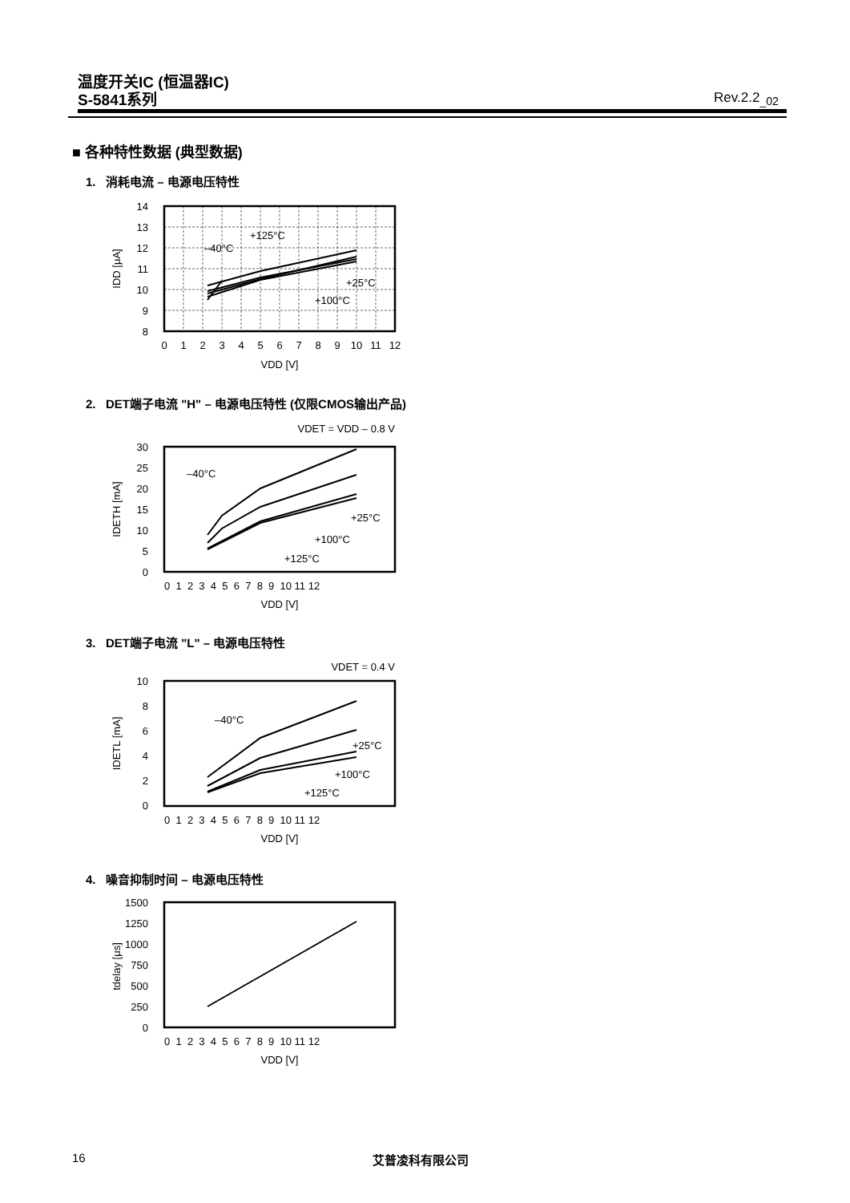温度开关IC (恒温器IC)
S-5841系列
Rev.2.2<sub>_02</sub>
■ 各种特性数据 (典型数据)
1. 消耗电流 – 电源电压特性
14
13
12
11
10
9
8
0
1
2
3
4
5
6
7
8
9
10
11
12
VDD [V]
IDD [μA]
+125°C
–40°C
+25°C
+100°C
2. DET端子电流 "H" – 电源电压特性 (仅限CMOS输出产品)
VDET = VDD – 0.8 V
30
25
20
15
10
5
0
0 1 2 3 4 5 6 7 8 9 10 11 12
VDD [V]
IDETH [mA]
–40°C
+25°C
+100°C
+125°C
3. DET端子电流 "L" – 电源电压特性
VDET = 0.4 V
10
8
6
4
2
0
0 1 2 3 4 5 6 7 8 9 10 11 12
VDD [V]
IDETL [mA]
–40°C
+25°C
+100°C
+125°C
4. 噪音抑制时间 – 电源电压特性
1500
1250
1000
750
500
250
0
0 1 2 3 4 5 6 7 8 9 10 11 12
VDD [V]
tdelay [μs]
16 艾普凌科有限公司